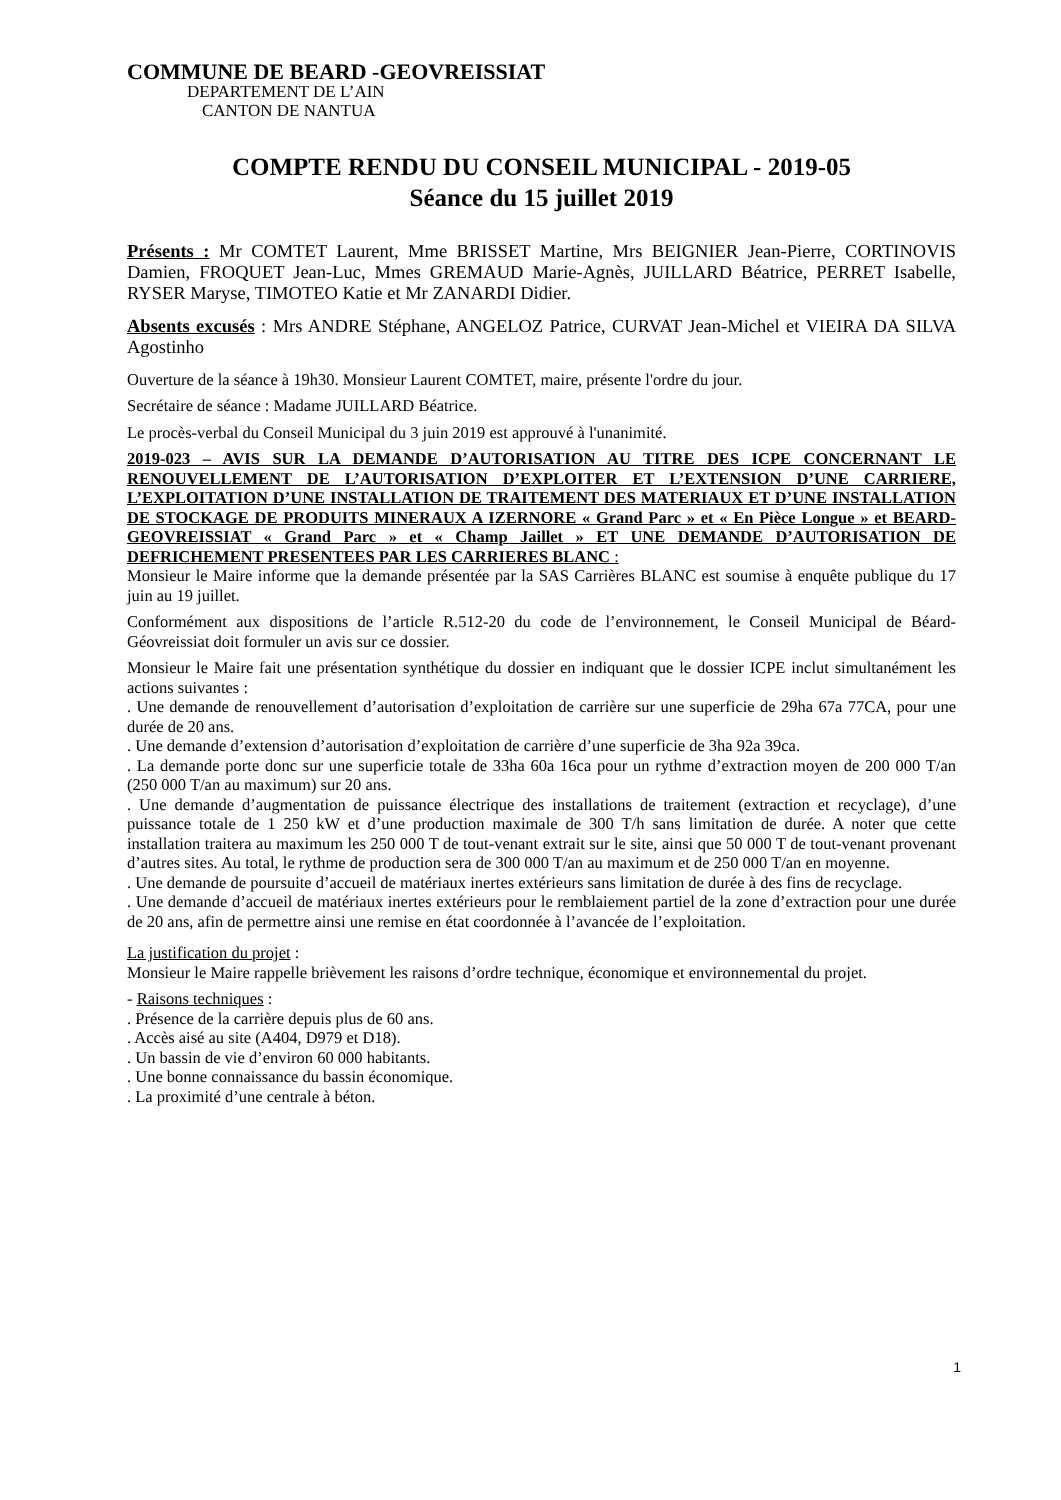COMMUNE DE BEARD -GEOVREISSIAT
DEPARTEMENT DE L’AIN
CANTON DE NANTUA
COMPTE RENDU DU CONSEIL MUNICIPAL - 2019-05
Séance du 15 juillet 2019
Présents : Mr COMTET Laurent, Mme BRISSET Martine, Mrs BEIGNIER Jean-Pierre, CORTINOVIS Damien, FROQUET Jean-Luc, Mmes GREMAUD Marie-Agnès, JUILLARD Béatrice, PERRET Isabelle, RYSER Maryse, TIMOTEO Katie et Mr ZANARDI Didier.
Absents excusés : Mrs ANDRE Stéphane, ANGELOZ Patrice, CURVAT Jean-Michel et VIEIRA DA SILVA Agostinho
Ouverture de la séance à 19h30. Monsieur Laurent COMTET, maire, présente l'ordre du jour.
Secrétaire de séance : Madame JUILLARD Béatrice.
Le procès-verbal du Conseil Municipal du 3 juin 2019 est approuvé à l'unanimité.
2019-023 – AVIS SUR LA DEMANDE D’AUTORISATION AU TITRE DES ICPE CONCERNANT LE RENOUVELLEMENT DE L’AUTORISATION D’EXPLOITER ET L’EXTENSION D’UNE CARRIERE, L’EXPLOITATION D’UNE INSTALLATION DE TRAITEMENT DES MATERIAUX ET D’UNE INSTALLATION DE STOCKAGE DE PRODUITS MINERAUX A IZERNORE « Grand Parc » et « En Pièce Longue » et BEARD-GEOVREISSIAT « Grand Parc » et « Champ Jaillet » ET UNE DEMANDE D’AUTORISATION DE DEFRICHEMENT PRESENTEES PAR LES CARRIERES BLANC :
Monsieur le Maire informe que la demande présentée par la SAS Carrières BLANC est soumise à enquête publique du 17 juin au 19 juillet.
Conformément aux dispositions de l’article R.512-20 du code de l’environnement, le Conseil Municipal de Béard-Géovreissiat doit formuler un avis sur ce dossier.
Monsieur le Maire fait une présentation synthétique du dossier en indiquant que le dossier ICPE inclut simultanément les actions suivantes :
. Une demande de renouvellement d’autorisation d’exploitation de carrière sur une superficie de 29ha 67a 77CA, pour une durée de 20 ans.
. Une demande d’extension d’autorisation d’exploitation de carrière d’une superficie de 3ha 92a 39ca.
. La demande porte donc sur une superficie totale de 33ha 60a 16ca pour un rythme d’extraction moyen de 200 000 T/an (250 000 T/an au maximum) sur 20 ans.
. Une demande d’augmentation de puissance électrique des installations de traitement (extraction et recyclage), d’une puissance totale de 1 250 kW et d’une production maximale de 300 T/h sans limitation de durée. A noter que cette installation traitera au maximum les 250 000 T de tout-venant extrait sur le site, ainsi que 50 000 T de tout-venant provenant d’autres sites. Au total, le rythme de production sera de 300 000 T/an au maximum et de 250 000 T/an en moyenne.
. Une demande de poursuite d’accueil de matériaux inertes extérieurs sans limitation de durée à des fins de recyclage.
. Une demande d’accueil de matériaux inertes extérieurs pour le remblaiement partiel de la zone d’extraction pour une durée de 20 ans, afin de permettre ainsi une remise en état coordonnée à l’avancée de l’exploitation.
La justification du projet :
Monsieur le Maire rappelle brièvement les raisons d’ordre technique, économique et environnemental du projet.
- Raisons techniques :
. Présence de la carrière depuis plus de 60 ans.
. Accès aisé au site (A404, D979 et D18).
. Un bassin de vie d’environ 60 000 habitants.
. Une bonne connaissance du bassin économique.
. La proximité d’une centrale à béton.
1